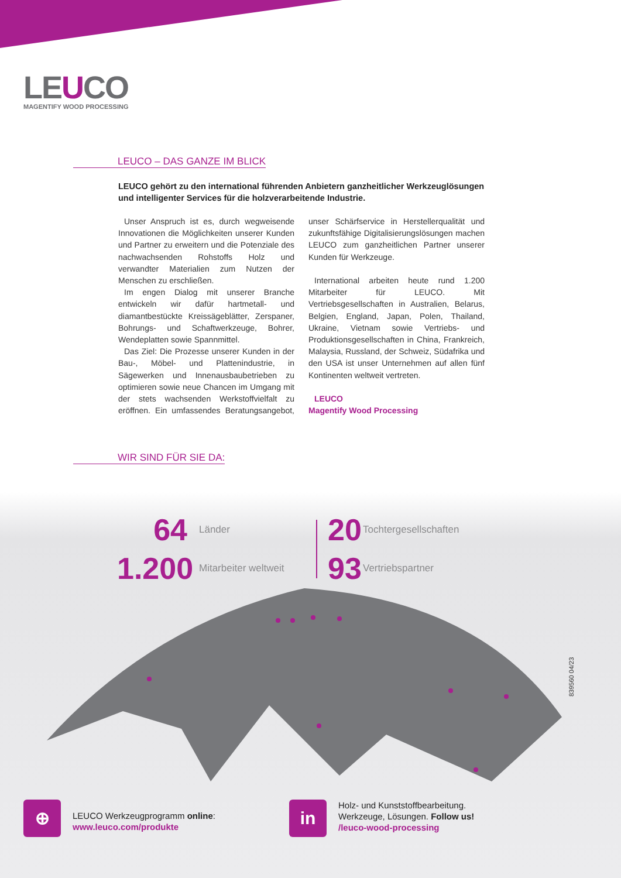LEUCO
MAGENTIFY WOOD PROCESSING
LEUCO – DAS GANZE IM BLICK
LEUCO gehört zu den international führenden Anbietern ganzheitlicher Werkzeuglösungen und intelligenter Services für die holzverarbeitende Industrie.
Unser Anspruch ist es, durch wegweisende Innovationen die Möglichkeiten unserer Kunden und Partner zu erweitern und die Potenziale des nachwachsenden Rohstoffs Holz und verwandter Materialien zum Nutzen der Menschen zu erschließen.
Im engen Dialog mit unserer Branche entwickeln wir dafür hartmetall- und diamantbestückte Kreissägeblätter, Zerspaner, Bohrungs- und Schaftwerkzeuge, Bohrer, Wendeplatten sowie Spannmittel.
Das Ziel: Die Prozesse unserer Kunden in der Bau-, Möbel- und Plattenindustrie, in Sägewerken und Innenausbaubetrieben zu optimieren sowie neue Chancen im Umgang mit der stets wachsenden Werkstoffvielfalt zu eröffnen. Ein umfassendes Beratungsangebot, unser Schärfservice in Herstellerqualität und zukunftsfähige Digitalisierungslösungen machen LEUCO zum ganzheitlichen Partner unserer Kunden für Werkzeuge.
International arbeiten heute rund 1.200 Mitarbeiter für LEUCO. Mit Vertriebsgesellschaften in Australien, Belarus, Belgien, England, Japan, Polen, Thailand, Ukraine, Vietnam sowie Vertriebs- und Produktionsgesellschaften in China, Frankreich, Malaysia, Russland, der Schweiz, Südafrika und den USA ist unser Unternehmen auf allen fünf Kontinenten weltweit vertreten.
LEUCO
Magentify Wood Processing
WIR SIND FÜR SIE DA:
64
Länder
20
Tochtergesellschaften
1.200
Mitarbeiter weltweit
93
Vertriebspartner
839560 04/23
⊕
LEUCO Werkzeugprogramm online:
www.leuco.com/produkte
in
Holz- und Kunststoffbearbeitung.
Werkzeuge, Lösungen. Follow us!
/leuco-wood-processing